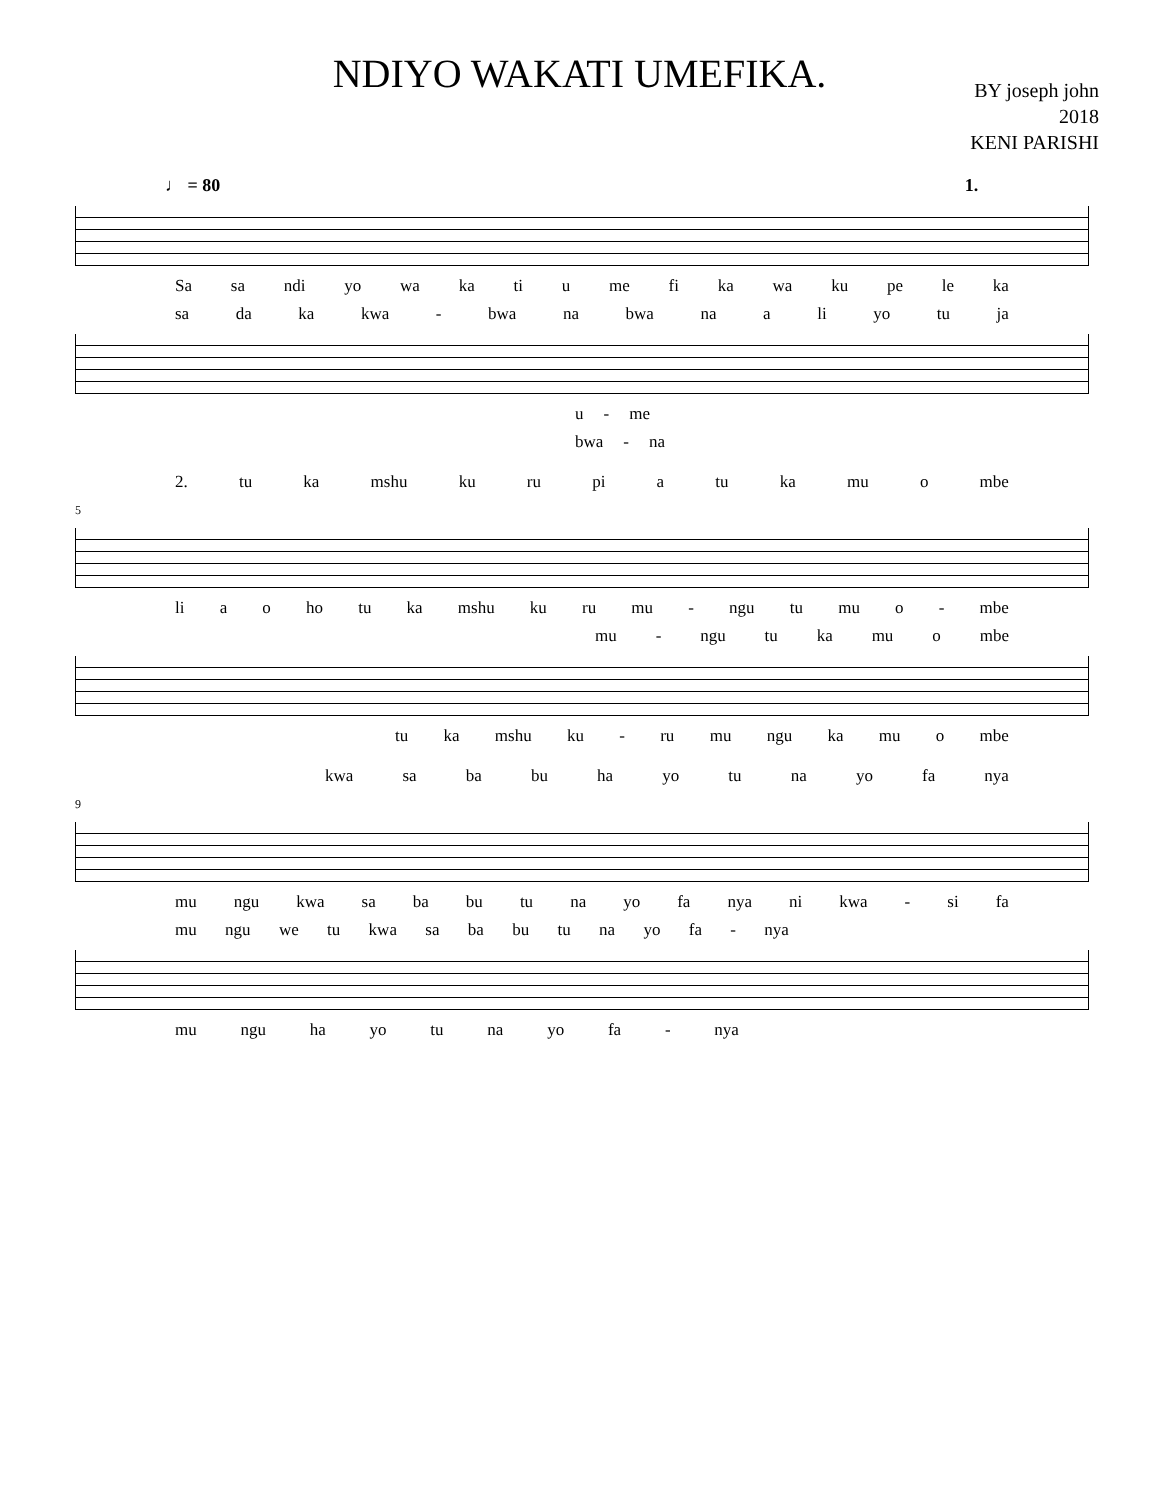NDIYO WAKATI UMEFIKA.
BY joseph john
2018
KENI PARISHI
♩ = 80 1.
Sa sa ndi yo wa ka ti u me fi ka wa ku pe le ka
sa da ka kwa - bwa na bwa na a li yo tu ja
u - me
bwa - na
2. tu ka mshu ku ru pi a tu ka mu o mbe
5
li a o ho tu ka mshu ku ru mu - ngu tu mu o - mbe
mu - ngu tu ka mu o mbe
tu ka mshu ku - ru mu ngu ka mu o mbe
kwa sa ba bu ha yo tu na yo fa nya
9
mu ngu kwa sa ba bu tu na yo fa nya ni kwa - si fa
mu ngu we tu kwa sa ba bu tu na yo fa - nya
mu ngu ha yo tu na yo fa - nya